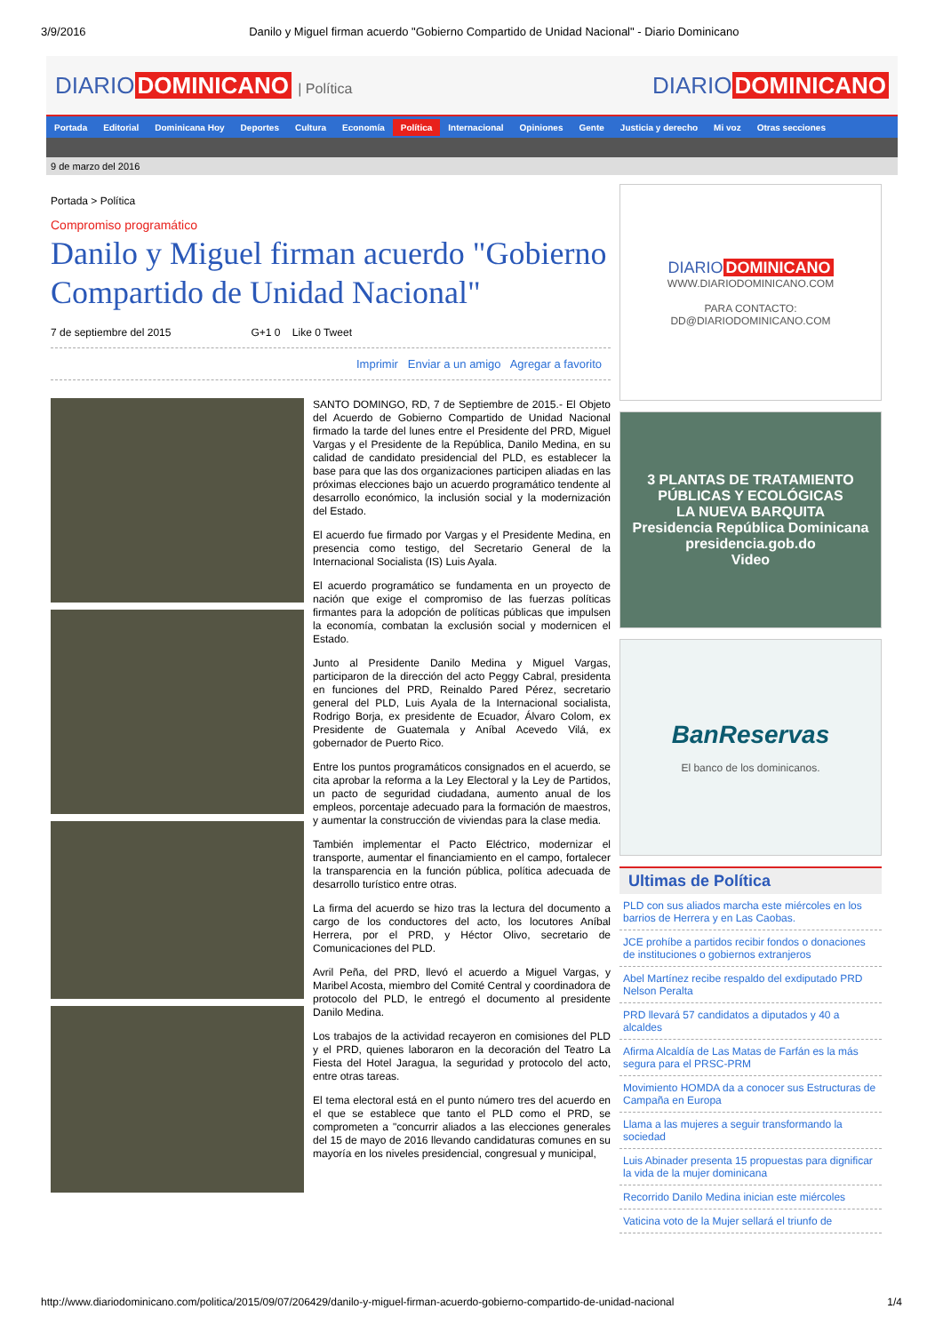3/9/2016 Danilo y Miguel firman acuerdo "Gobierno Compartido de Unidad Nacional" - Diario Dominicano
DIARIO DOMINICANO | Política DIARIO DOMINICANO
Portada Editorial Dominicana Hoy Deportes Cultura Economía Política Internacional Opiniones Gente Justicia y derecho Mi voz Otras secciones
9 de marzo del 2016
Portada > Política
Compromiso programático
Danilo y Miguel firman acuerdo "Gobierno Compartido de Unidad Nacional"
7 de septiembre del 2015 G+1 0 Like 0 Tweet
Imprimir Enviar a un amigo Agregar a favorito
SANTO DOMINGO, RD, 7 de Septiembre de 2015.- El Objeto del Acuerdo de Gobierno Compartido de Unidad Nacional firmado la tarde del lunes entre el Presidente del PRD, Miguel Vargas y el Presidente de la República, Danilo Medina, en su calidad de candidato presidencial del PLD, es establecer la base para que las dos organizaciones participen aliadas en las próximas elecciones bajo un acuerdo programático tendente al desarrollo económico, la inclusión social y la modernización del Estado.
El acuerdo fue firmado por Vargas y el Presidente Medina, en presencia como testigo, del Secretario General de la Internacional Socialista (IS) Luis Ayala.
El acuerdo programático se fundamenta en un proyecto de nación que exige el compromiso de las fuerzas políticas firmantes para la adopción de políticas públicas que impulsen la economía, combatan la exclusión social y modernicen el Estado.
Junto al Presidente Danilo Medina y Miguel Vargas, participaron de la dirección del acto Peggy Cabral, presidenta en funciones del PRD, Reinaldo Pared Pérez, secretario general del PLD, Luis Ayala de la Internacional socialista, Rodrigo Borja, ex presidente de Ecuador, Álvaro Colom, ex Presidente de Guatemala y Aníbal Acevedo Vilá, ex gobernador de Puerto Rico.
Entre los puntos programáticos consignados en el acuerdo, se cita aprobar la reforma a la Ley Electoral y la Ley de Partidos, un pacto de seguridad ciudadana, aumento anual de los empleos, porcentaje adecuado para la formación de maestros, y aumentar la construcción de viviendas para la clase media.
También implementar el Pacto Eléctrico, modernizar el transporte, aumentar el financiamiento en el campo, fortalecer la transparencia en la función pública, política adecuada de desarrollo turístico entre otras.
La firma del acuerdo se hizo tras la lectura del documento a cargo de los conductores del acto, los locutores Aníbal Herrera, por el PRD, y Héctor Olivo, secretario de Comunicaciones del PLD.
Avril Peña, del PRD, llevó el acuerdo a Miguel Vargas, y Maribel Acosta, miembro del Comité Central y coordinadora de protocolo del PLD, le entregó el documento al presidente Danilo Medina.
Los trabajos de la actividad recayeron en comisiones del PLD y el PRD, quienes laboraron en la decoración del Teatro La Fiesta del Hotel Jaragua, la seguridad y protocolo del acto, entre otras tareas.
El tema electoral está en el punto número tres del acuerdo en el que se establece que tanto el PLD como el PRD, se comprometen a "concurrir aliados a las elecciones generales del 15 de mayo de 2016 llevando candidaturas comunes en su mayoría en los niveles presidencial, congresual y municipal,
DIARIO DOMINICANO
WWW.DIARIODOMINICANO.COM
PARA CONTACTO:
DD@DIARIODOMINICANO.COM
3 PLANTAS DE TRATAMIENTO
PÚBLICAS Y ECOLÓGICAS
LA NUEVA BARQUITA
Presidencia República Dominicana presidencia.gob.do
Video
BanReservas
El banco de los dominicanos.
Ultimas de Política
PLD con sus aliados marcha este miércoles en los barrios de Herrera y en Las Caobas.
JCE prohíbe a partidos recibir fondos o donaciones de instituciones o gobiernos extranjeros
Abel Martínez recibe respaldo del exdiputado PRD Nelson Peralta
PRD llevará 57 candidatos a diputados y 40 a alcaldes
Afirma Alcaldía de Las Matas de Farfán es la más segura para el PRSC-PRM
Movimiento HOMDA da a conocer sus Estructuras de Campaña en Europa
Llama a las mujeres a seguir transformando la sociedad
Luis Abinader presenta 15 propuestas para dignificar la vida de la mujer dominicana
Recorrido Danilo Medina inician este miércoles
Vaticina voto de la Mujer sellará el triunfo de
http://www.diariodominicano.com/politica/2015/09/07/206429/danilo-y-miguel-firman-acuerdo-gobierno-compartido-de-unidad-nacional 1/4